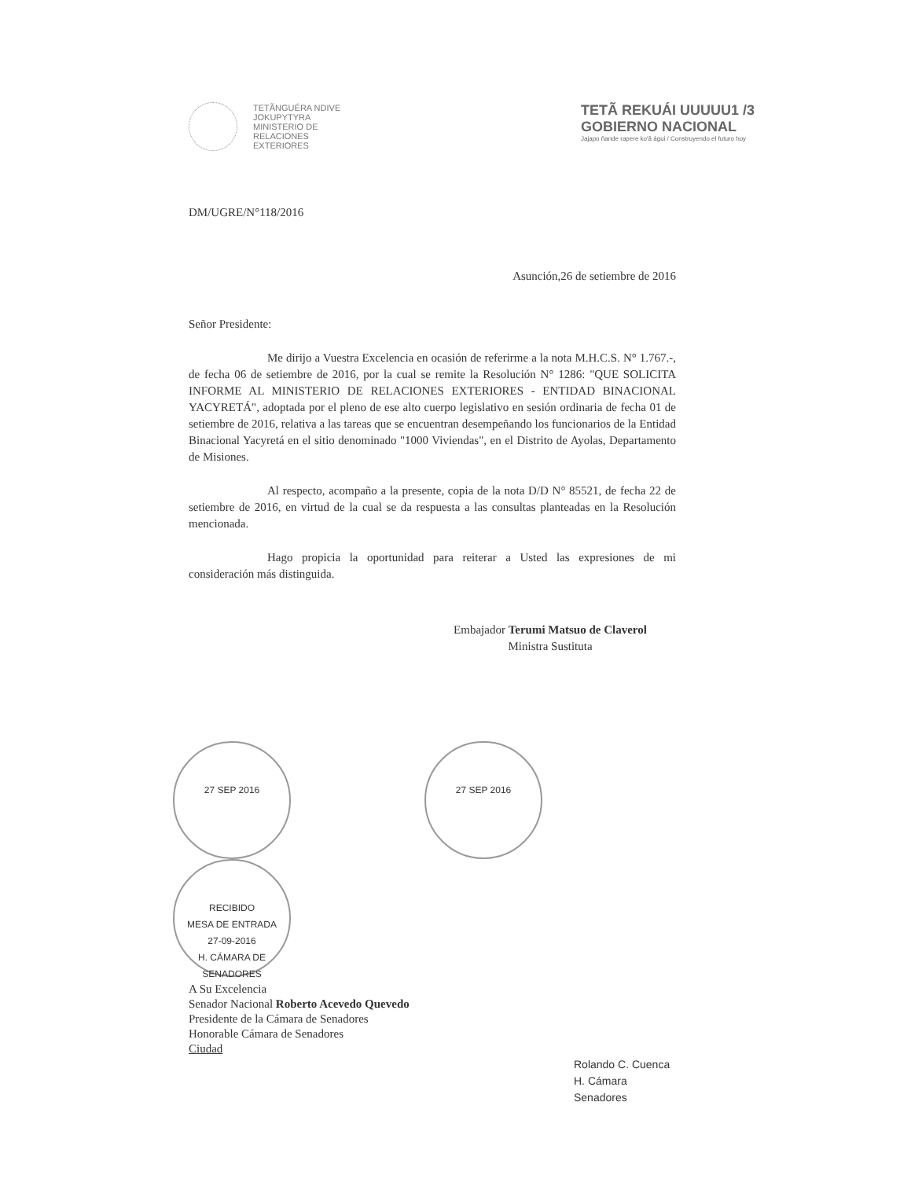TETÃNGUÉRA NDIVE
JOKUPYTYRA
MINISTERIO DE
RELACIONES
EXTERIORES
TETÃ REKUÁI UUUUU1 /3
GOBIERNO NACIONAL
Jajapo ñande rapere ko'ã águi / Construyendo el futuro hoy
DM/UGRE/N°118/2016
Asunción,26 de setiembre de 2016
Señor Presidente:
Me dirijo a Vuestra Excelencia en ocasión de referirme a la nota M.H.C.S. N° 1.767.-, de fecha 06 de setiembre de 2016, por la cual se remite la Resolución N° 1286: "QUE SOLICITA INFORME AL MINISTERIO DE RELACIONES EXTERIORES - ENTIDAD BINACIONAL YACYRETÁ", adoptada por el pleno de ese alto cuerpo legislativo en sesión ordinaria de fecha 01 de setiembre de 2016, relativa a las tareas que se encuentran desempeñando los funcionarios de la Entidad Binacional Yacyretá en el sitio denominado "1000 Viviendas", en el Distrito de Ayolas, Departamento de Misiones.
Al respecto, acompaño a la presente, copia de la nota D/D N° 85521, de fecha 22 de setiembre de 2016, en virtud de la cual se da respuesta a las consultas planteadas en la Resolución mencionada.
Hago propicia la oportunidad para reiterar a Usted las expresiones de mi consideración más distinguida.
Embajador Terumi Matsuo de Claverol
Ministra Sustituta
27 SEP 2016 27 SEP 2016 RECIBIDO
MESA DE ENTRADA
27-09-2016
H. CÁMARA DE SENADORES
A Su Excelencia
Senador Nacional Roberto Acevedo Quevedo
Presidente de la Cámara de Senadores
Honorable Cámara de Senadores
Ciudad
Rolando C. Cuenca
H. Cámara Senadores